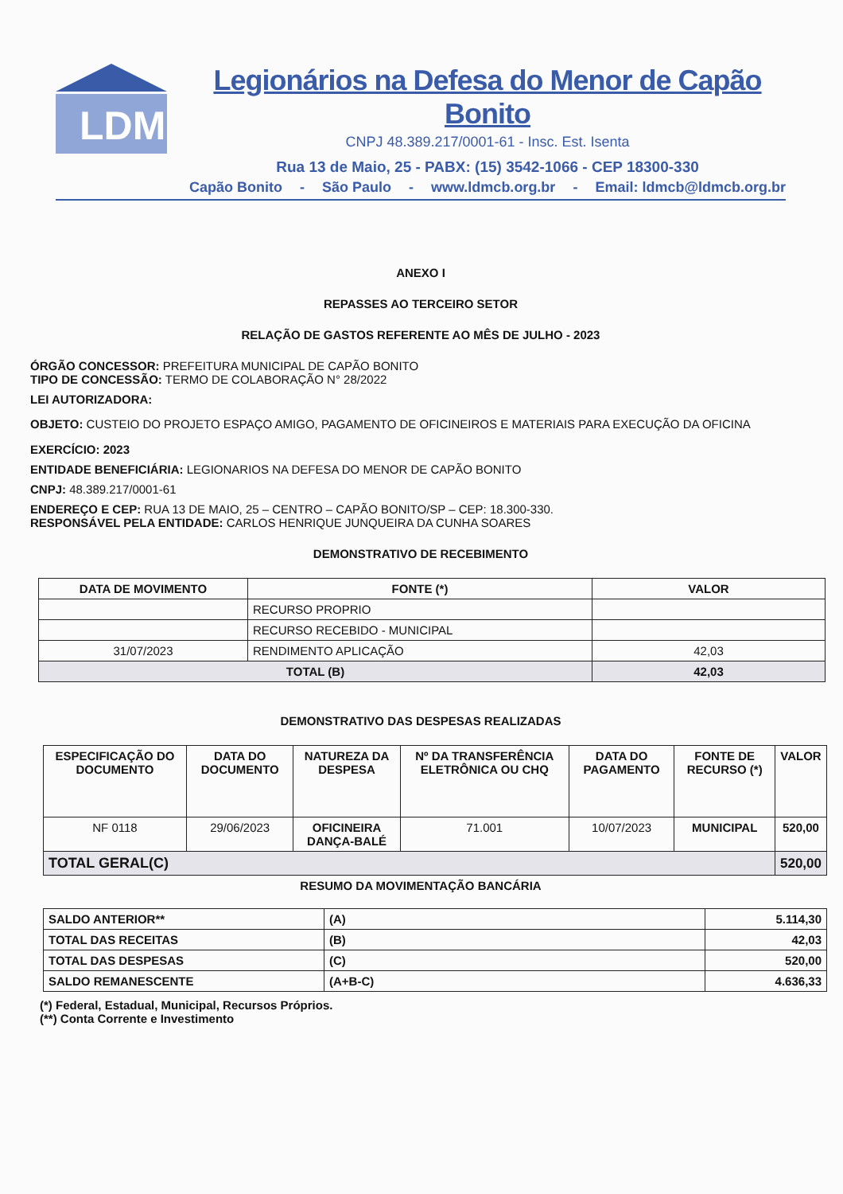LDM
Legionários na Defesa do Menor de Capão Bonito
CNPJ 48.389.217/0001-61 - Insc. Est. Isenta
Rua 13 de Maio, 25 - PABX: (15) 3542-1066 - CEP 18300-330
Capão Bonito - São Paulo - www.ldmcb.org.br - Email: ldmcb@ldmcb.org.br
ANEXO I
REPASSES AO TERCEIRO SETOR
RELAÇÃO DE GASTOS REFERENTE AO MÊS DE JULHO - 2023
ÓRGÃO CONCESSOR: PREFEITURA MUNICIPAL DE CAPÃO BONITO
TIPO DE CONCESSÃO: TERMO DE COLABORAÇÃO N° 28/2022
LEI AUTORIZADORA:
OBJETO: CUSTEIO DO PROJETO ESPAÇO AMIGO, PAGAMENTO DE OFICINEIROS E MATERIAIS PARA EXECUÇÃO DA OFICINA
EXERCÍCIO: 2023
ENTIDADE BENEFICIÁRIA: LEGIONARIOS NA DEFESA DO MENOR DE CAPÃO BONITO
CNPJ: 48.389.217/0001-61
ENDEREÇO E CEP: RUA 13 DE MAIO, 25 – CENTRO – CAPÃO BONITO/SP – CEP: 18.300-330.
RESPONSÁVEL PELA ENTIDADE: CARLOS HENRIQUE JUNQUEIRA DA CUNHA SOARES
DEMONSTRATIVO DE RECEBIMENTO
| DATA DE MOVIMENTO | FONTE (*) | VALOR |
| --- | --- | --- |
| | RECURSO PROPRIO | |
| | RECURSO RECEBIDO - MUNICIPAL | |
| 31/07/2023 | RENDIMENTO APLICAÇÃO | 42,03 |
| TOTAL (B) | | 42,03 |
DEMONSTRATIVO DAS DESPESAS REALIZADAS
| ESPECIFICAÇÃO DO DOCUMENTO | DATA DO DOCUMENTO | NATUREZA DA DESPESA | Nº DA TRANSFERÊNCIA ELETRÔNICA OU CHQ | DATA DO PAGAMENTO | FONTE DE RECURSO (*) | VALOR |
| --- | --- | --- | --- | --- | --- | --- |
| NF 0118 | 29/06/2023 | OFICINEIRA DANÇA-BALÉ | 71.001 | 10/07/2023 | MUNICIPAL | 520,00 |
| TOTAL GERAL(C) | | | | | | 520,00 |
RESUMO DA MOVIMENTAÇÃO BANCÁRIA
| SALDO ANTERIOR** | (A) | 5.114,30 |
| TOTAL DAS RECEITAS | (B) | 42,03 |
| TOTAL DAS DESPESAS | (C) | 520,00 |
| SALDO REMANESCENTE | (A+B-C) | 4.636,33 |
(*) Federal, Estadual, Municipal, Recursos Próprios.
(**) Conta Corrente e Investimento